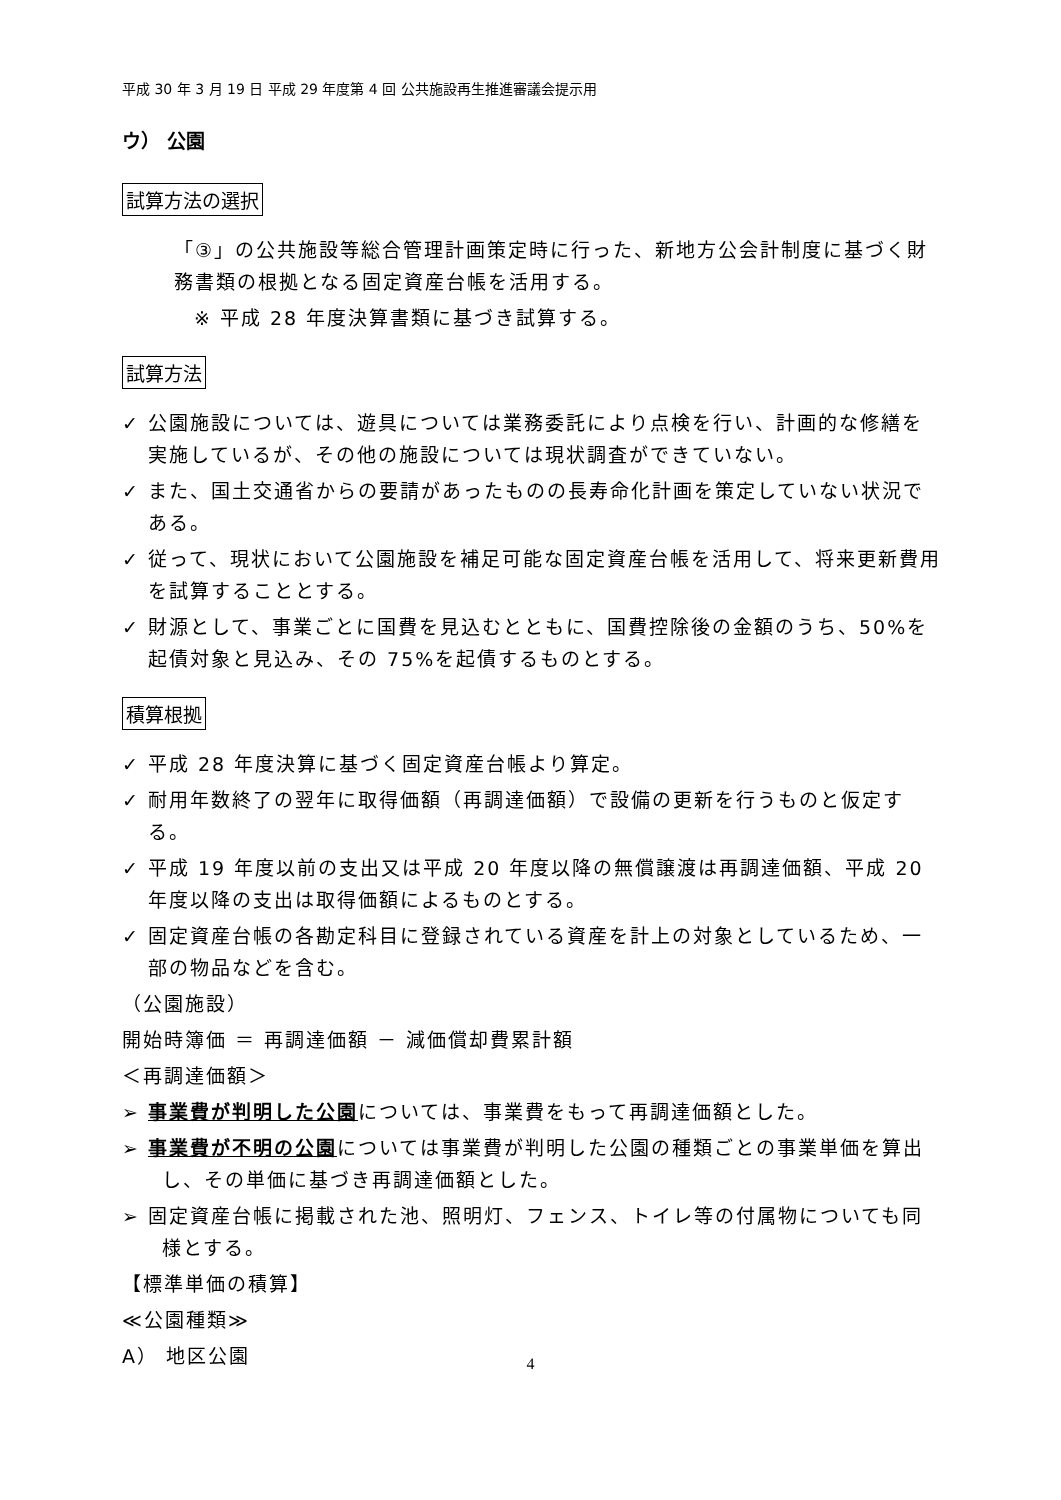平成 30 年 3 月 19 日 平成 29 年度第 4 回 公共施設再生推進審議会提示用
ウ） 公園
試算方法の選択
「③」の公共施設等総合管理計画策定時に行った、新地方公会計制度に基づく財務書類の根拠となる固定資産台帳を活用する。
※ 平成 28 年度決算書類に基づき試算する。
試算方法
✓ 公園施設については、遊具については業務委託により点検を行い、計画的な修繕を実施しているが、その他の施設については現状調査ができていない。
✓ また、国土交通省からの要請があったものの長寿命化計画を策定していない状況である。
✓ 従って、現状において公園施設を補足可能な固定資産台帳を活用して、将来更新費用を試算することとする。
✓ 財源として、事業ごとに国費を見込むとともに、国費控除後の金額のうち、50%を起債対象と見込み、その 75%を起債するものとする。
積算根拠
✓ 平成 28 年度決算に基づく固定資産台帳より算定。
✓ 耐用年数終了の翌年に取得価額（再調達価額）で設備の更新を行うものと仮定する。
✓ 平成 19 年度以前の支出又は平成 20 年度以降の無償譲渡は再調達価額、平成 20 年度以降の支出は取得価額によるものとする。
✓ 固定資産台帳の各勘定科目に登録されている資産を計上の対象としているため、一部の物品などを含む。
（公園施設）
開始時簿価 ＝ 再調達価額 － 減価償却費累計額
＜再調達価額＞
➢ 事業費が判明した公園については、事業費をもって再調達価額とした。
➢ 事業費が不明の公園については事業費が判明した公園の種類ごとの事業単価を算出し、その単価に基づき再調達価額とした。
➢ 固定資産台帳に掲載された池、照明灯、フェンス、トイレ等の付属物についても同様とする。
【標準単価の積算】
≪公園種類≫
A） 地区公園
4